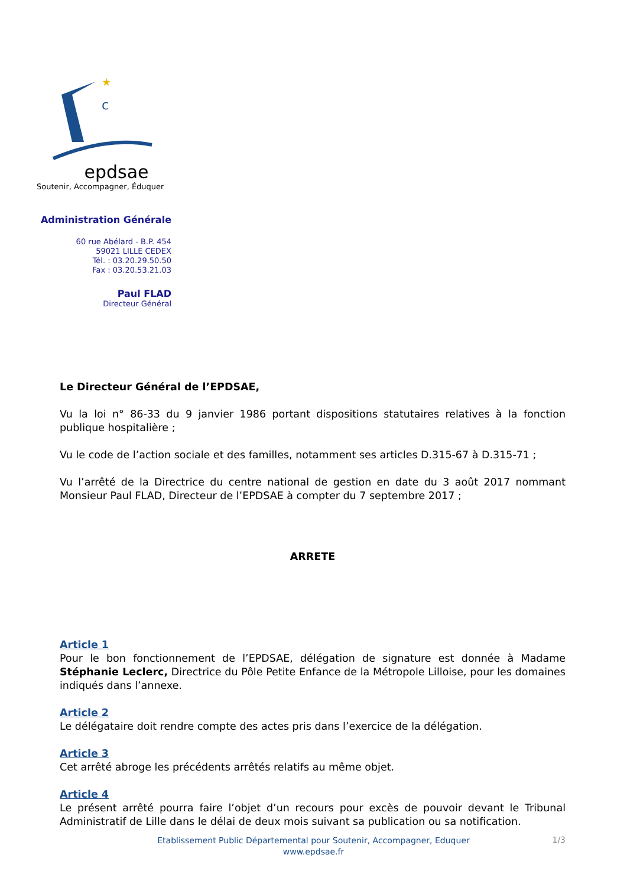★
c
epdsae
Soutenir, Accompagner, Éduquer
Administration Générale
60 rue Abélard - B.P. 454
59021 LILLE CEDEX
Tél. : 03.20.29.50.50
Fax : 03.20.53.21.03
Paul FLAD
Directeur Général
Le Directeur Général de l’EPDSAE,
Vu la loi n° 86-33 du 9 janvier 1986 portant dispositions statutaires relatives à la fonction publique hospitalière ;
Vu le code de l’action sociale et des familles, notamment ses articles D.315-67 à D.315-71 ;
Vu l’arrêté de la Directrice du centre national de gestion en date du 3 août 2017 nommant Monsieur Paul FLAD, Directeur de l’EPDSAE à compter du 7 septembre 2017 ;
ARRETE
Article 1
Pour le bon fonctionnement de l’EPDSAE, délégation de signature est donnée à Madame Stéphanie Leclerc, Directrice du Pôle Petite Enfance de la Métropole Lilloise, pour les domaines indiqués dans l’annexe.
Article 2
Le délégataire doit rendre compte des actes pris dans l’exercice de la délégation.
Article 3
Cet arrêté abroge les précédents arrêtés relatifs au même objet.
Article 4
Le présent arrêté pourra faire l’objet d’un recours pour excès de pouvoir devant le Tribunal Administratif de Lille dans le délai de deux mois suivant sa publication ou sa notification.
Etablissement Public Départemental pour Soutenir, Accompagner, Eduquer
www.epdsae.fr
1/3